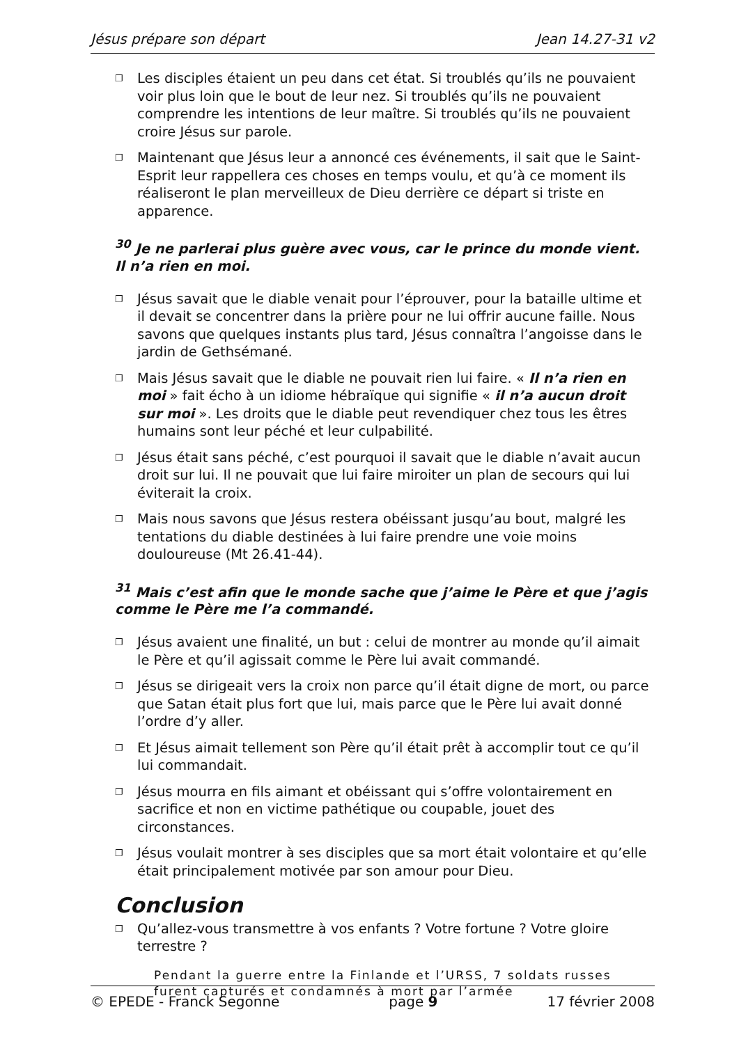Jésus prépare son départ Jean 14.27-31 v2
❐ Les disciples étaient un peu dans cet état. Si troublés qu’ils ne pouvaient voir plus loin que le bout de leur nez. Si troublés qu’ils ne pouvaient comprendre les intentions de leur maître. Si troublés qu’ils ne pouvaient croire Jésus sur parole.
❐ Maintenant que Jésus leur a annoncé ces événements, il sait que le Saint-Esprit leur rappellera ces choses en temps voulu, et qu’à ce moment ils réaliseront le plan merveilleux de Dieu derrière ce départ si triste en apparence.
<sup>30</sup> Je ne parlerai plus guère avec vous, car le prince du monde vient. Il n’a rien en moi.
❐ Jésus savait que le diable venait pour l’éprouver, pour la bataille ultime et il devait se concentrer dans la prière pour ne lui offrir aucune faille. Nous savons que quelques instants plus tard, Jésus connaîtra l’angoisse dans le jardin de Gethsémané.
❐ Mais Jésus savait que le diable ne pouvait rien lui faire. « Il n’a rien en moi » fait écho à un idiome hébraïque qui signifie « il n’a aucun droit sur moi ». Les droits que le diable peut revendiquer chez tous les êtres humains sont leur péché et leur culpabilité.
❐ Jésus était sans péché, c’est pourquoi il savait que le diable n’avait aucun droit sur lui. Il ne pouvait que lui faire miroiter un plan de secours qui lui éviterait la croix.
❐ Mais nous savons que Jésus restera obéissant jusqu’au bout, malgré les tentations du diable destinées à lui faire prendre une voie moins douloureuse (Mt 26.41-44).
<sup>31</sup> Mais c’est afin que le monde sache que j’aime le Père et que j’agis comme le Père me l’a commandé.
❐ Jésus avaient une finalité, un but : celui de montrer au monde qu’il aimait le Père et qu’il agissait comme le Père lui avait commandé.
❐ Jésus se dirigeait vers la croix non parce qu’il était digne de mort, ou parce que Satan était plus fort que lui, mais parce que le Père lui avait donné l’ordre d’y aller.
❐ Et Jésus aimait tellement son Père qu’il était prêt à accomplir tout ce qu’il lui commandait.
❐ Jésus mourra en fils aimant et obéissant qui s’offre volontairement en sacrifice et non en victime pathétique ou coupable, jouet des circonstances.
❐ Jésus voulait montrer à ses disciples que sa mort était volontaire et qu’elle était principalement motivée par son amour pour Dieu.
Conclusion
❐ Qu’allez-vous transmettre à vos enfants ? Votre fortune ? Votre gloire terrestre ?
Pendant la guerre entre la Finlande et l’URSS, 7 soldats russes furent capturés et condamnés à mort par l’armée
© EPEDE - Franck Segonne page 9 17 février 2008